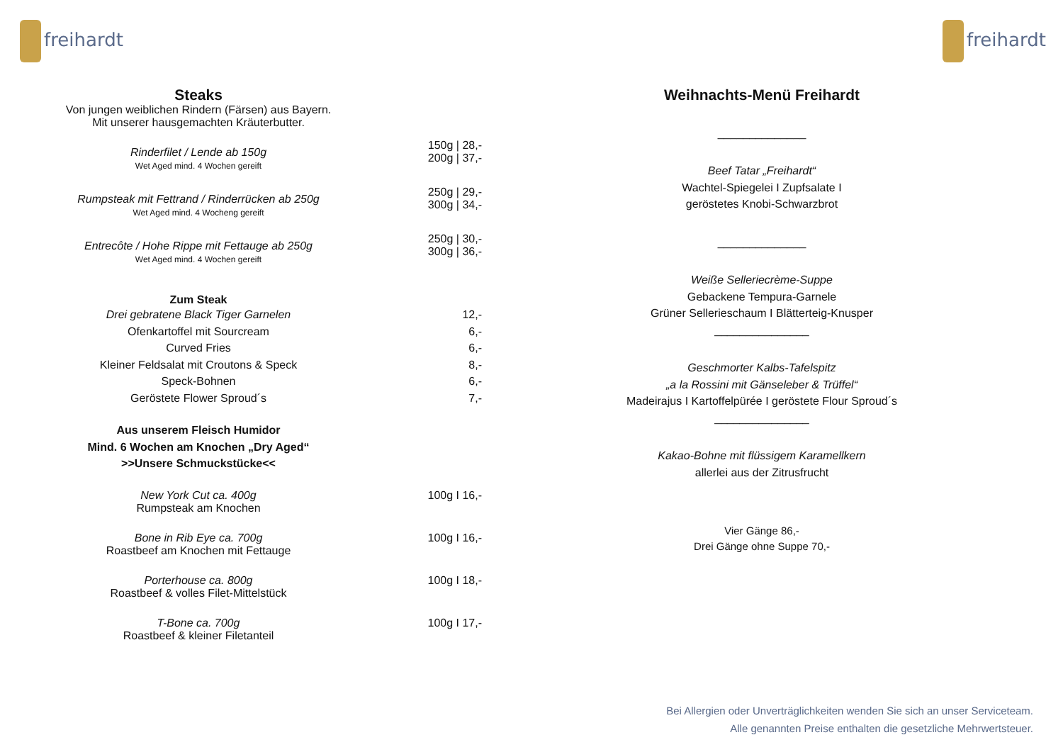freihardt freihardt
Steaks
Von jungen weiblichen Rindern (Färsen) aus Bayern.
Mit unserer hausgemachten Kräuterbutter.
Rinderfilet / Lende ab 150g
Wet Aged mind. 4 Wochen gereift
150g | 28,-
200g | 37,-
Rumpsteak mit Fettrand / Rinderrücken ab 250g
Wet Aged mind. 4 Wocheng gereift
250g | 29,-
300g | 34,-
Entrecôte / Hohe Rippe mit Fettauge ab 250g
Wet Aged mind. 4 Wochen gereift
250g | 30,-
300g | 36,-
Zum Steak
Drei gebratene Black Tiger Garnelen
Ofenkartoffel mit Sourcream
Curved Fries
Kleiner Feldsalat mit Croutons & Speck
Speck-Bohnen
Geröstete Flower Sproud´s
12,-
6,-
6,-
8,-
6,-
7,-
Aus unserem Fleisch Humidor
Mind. 6 Wochen am Knochen „Dry Aged“
>>Unsere Schmuckstücke<<
New York Cut ca. 400g
Rumpsteak am Knochen
100g I 16,-
Bone in Rib Eye ca. 700g
Roastbeef am Knochen mit Fettauge
100g I 16,-
Porterhouse ca. 800g
Roastbeef & volles Filet-Mittelstück
100g I 18,-
T-Bone ca. 700g
Roastbeef & kleiner Filetanteil
100g I 17,-
Weihnachts-Menü Freihardt
______________
Beef Tatar „Freihardt“
Wachtel-Spiegelei I Zupfsalate I
geröstetes Knobi-Schwarzbrot
______________
Weiße Selleriecrème-Suppe
Gebackene Tempura-Garnele
Grüner Sellerieschaum I Blätterteig-Knusper
_______________
Geschmorter Kalbs-Tafelspitz
„a la Rossini mit Gänseleber & Trüffel“
Madeirajus I Kartoffelpürée I geröstete Flour Sproud´s
_______________
Kakao-Bohne mit flüssigem Karamellkern
allerlei aus der Zitrusfrucht
Vier Gänge 86,-
Drei Gänge ohne Suppe 70,-
Bei Allergien oder Unverträglichkeiten wenden Sie sich an unser Serviceteam.
Alle genannten Preise enthalten die gesetzliche Mehrwertsteuer.